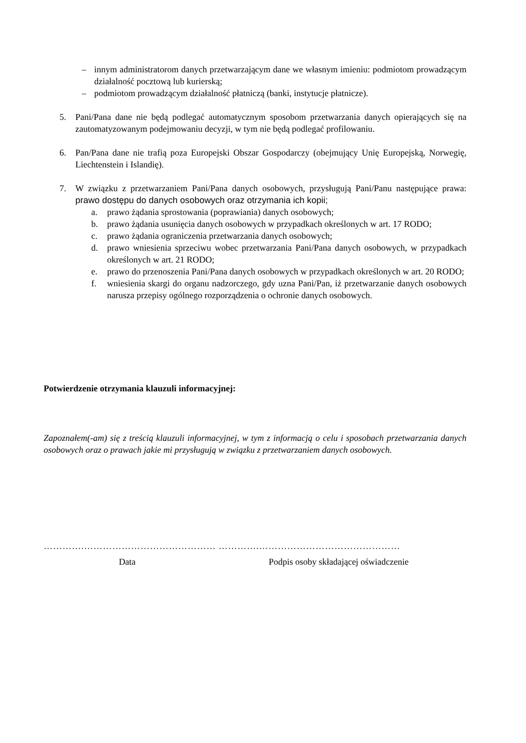– innym administratorom danych przetwarzającym dane we własnym imieniu: podmiotom prowadzącym działalność pocztową lub kurierską;
– podmiotom prowadzącym działalność płatniczą (banki, instytucje płatnicze).
5. Pani/Pana dane nie będą podlegać automatycznym sposobom przetwarzania danych opierających się na zautomatyzowanym podejmowaniu decyzji, w tym nie będą podlegać profilowaniu.
6. Pan/Pana dane nie trafią poza Europejski Obszar Gospodarczy (obejmujący Unię Europejską, Norwegię, Liechtenstein i Islandię).
7. W związku z przetwarzaniem Pani/Pana danych osobowych, przysługują Pani/Panu następujące prawa: prawo dostępu do danych osobowych oraz otrzymania ich kopii;
a. prawo żądania sprostowania (poprawiania) danych osobowych;
b. prawo żądania usunięcia danych osobowych w przypadkach określonych w art. 17 RODO;
c. prawo żądania ograniczenia przetwarzania danych osobowych;
d. prawo wniesienia sprzeciwu wobec przetwarzania Pani/Pana danych osobowych, w przypadkach określonych w art. 21 RODO;
e. prawo do przenoszenia Pani/Pana danych osobowych w przypadkach określonych w art. 20 RODO;
f. wniesienia skargi do organu nadzorczego, gdy uzna Pani/Pan, iż przetwarzanie danych osobowych narusza przepisy ogólnego rozporządzenia o ochronie danych osobowych.
Potwierdzenie otrzymania klauzuli informacyjnej:
Zapoznałem(-am) się z treścią klauzuli informacyjnej, w tym z informacją o celu i sposobach przetwarzania danych osobowych oraz o prawach jakie mi przysługują w związku z przetwarzaniem danych osobowych.
………….…………………………………… ………….………………………………………
Data Podpis osoby składającej oświadczenie